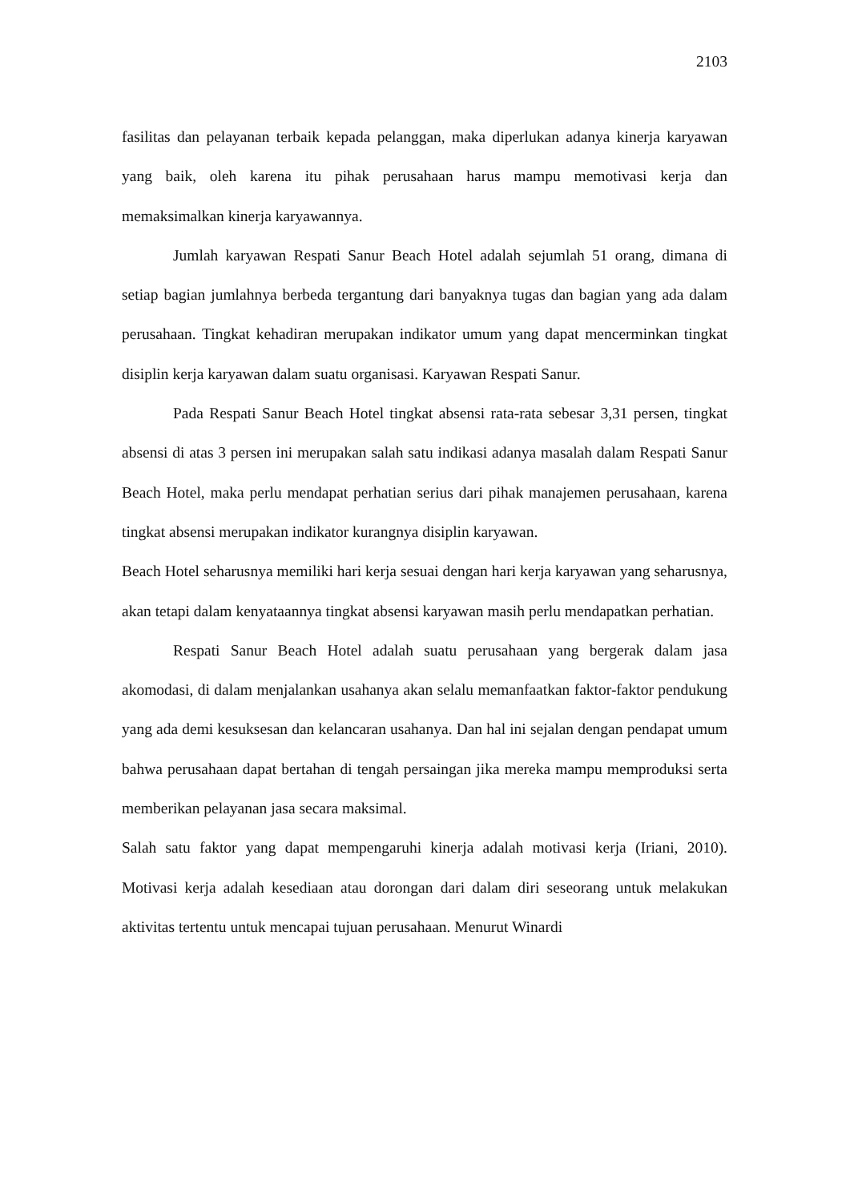2103
fasilitas dan pelayanan terbaik kepada pelanggan, maka diperlukan adanya kinerja karyawan yang baik, oleh karena itu pihak perusahaan harus mampu memotivasi kerja dan memaksimalkan kinerja karyawannya.
Jumlah karyawan Respati Sanur Beach Hotel adalah sejumlah 51 orang, dimana di setiap bagian jumlahnya berbeda tergantung dari banyaknya tugas dan bagian yang ada dalam perusahaan. Tingkat kehadiran merupakan indikator umum yang dapat mencerminkan tingkat disiplin kerja karyawan dalam suatu organisasi. Karyawan Respati Sanur.
Pada Respati Sanur Beach Hotel tingkat absensi rata-rata sebesar 3,31 persen, tingkat absensi di atas 3 persen ini merupakan salah satu indikasi adanya masalah dalam Respati Sanur Beach Hotel, maka perlu mendapat perhatian serius dari pihak manajemen perusahaan, karena tingkat absensi merupakan indikator kurangnya disiplin karyawan.
Beach Hotel seharusnya memiliki hari kerja sesuai dengan hari kerja karyawan yang seharusnya, akan tetapi dalam kenyataannya tingkat absensi karyawan masih perlu mendapatkan perhatian.
Respati Sanur Beach Hotel adalah suatu perusahaan yang bergerak dalam jasa akomodasi, di dalam menjalankan usahanya akan selalu memanfaatkan faktor-faktor pendukung yang ada demi kesuksesan dan kelancaran usahanya. Dan hal ini sejalan dengan pendapat umum bahwa perusahaan dapat bertahan di tengah persaingan jika mereka mampu memproduksi serta memberikan pelayanan jasa secara maksimal.
Salah satu faktor yang dapat mempengaruhi kinerja adalah motivasi kerja (Iriani, 2010). Motivasi kerja adalah kesediaan atau dorongan dari dalam diri seseorang untuk melakukan aktivitas tertentu untuk mencapai tujuan perusahaan. Menurut Winardi